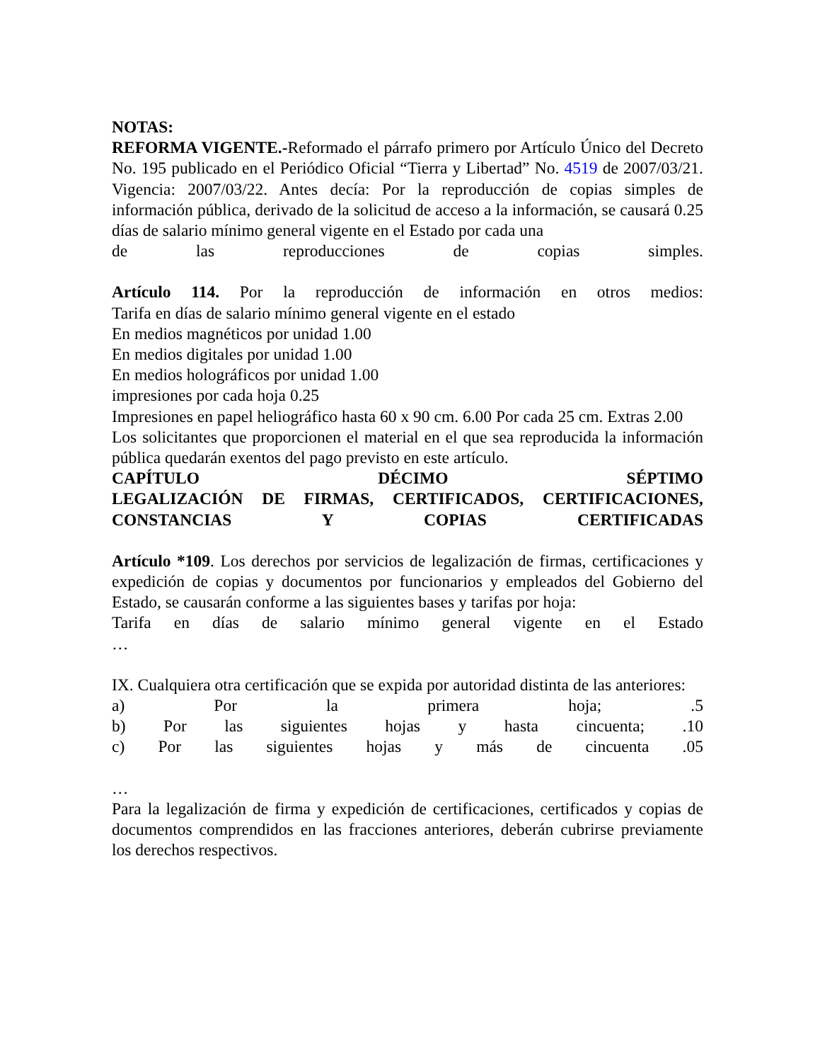NOTAS:
REFORMA VIGENTE.-Reformado el párrafo primero por Artículo Único del Decreto No. 195 publicado en el Periódico Oficial “Tierra y Libertad” No. 4519 de 2007/03/21. Vigencia: 2007/03/22. Antes decía: Por la reproducción de copias simples de información pública, derivado de la solicitud de acceso a la información, se causará 0.25 días de salario mínimo general vigente en el Estado por cada una
de las reproducciones de copias simples.
Artículo 114. Por la reproducción de información en otros medios:
Tarifa en días de salario mínimo general vigente en el estado
En medios magnéticos por unidad 1.00
En medios digitales por unidad 1.00
En medios holográficos por unidad 1.00
impresiones por cada hoja 0.25
Impresiones en papel heliográfico hasta 60 x 90 cm. 6.00 Por cada 25 cm. Extras 2.00
Los solicitantes que proporcionen el material en el que sea reproducida la información pública quedarán exentos del pago previsto en este artículo.
CAPÍTULO DÉCIMO SÉPTIMO
LEGALIZACIÓN DE FIRMAS, CERTIFICADOS, CERTIFICACIONES, CONSTANCIAS Y COPIAS CERTIFICADAS
Artículo *109. Los derechos por servicios de legalización de firmas, certificaciones y expedición de copias y documentos por funcionarios y empleados del Gobierno del Estado, se causarán conforme a las siguientes bases y tarifas por hoja:
Tarifa en días de salario mínimo general vigente en el Estado
…
IX. Cualquiera otra certificación que se expida por autoridad distinta de las anteriores:
a) Por la primera hoja; .5
b) Por las siguientes hojas y hasta cincuenta; .10
c) Por las siguientes hojas y más de cincuenta .05
…
Para la legalización de firma y expedición de certificaciones, certificados y copias de documentos comprendidos en las fracciones anteriores, deberán cubrirse previamente los derechos respectivos.